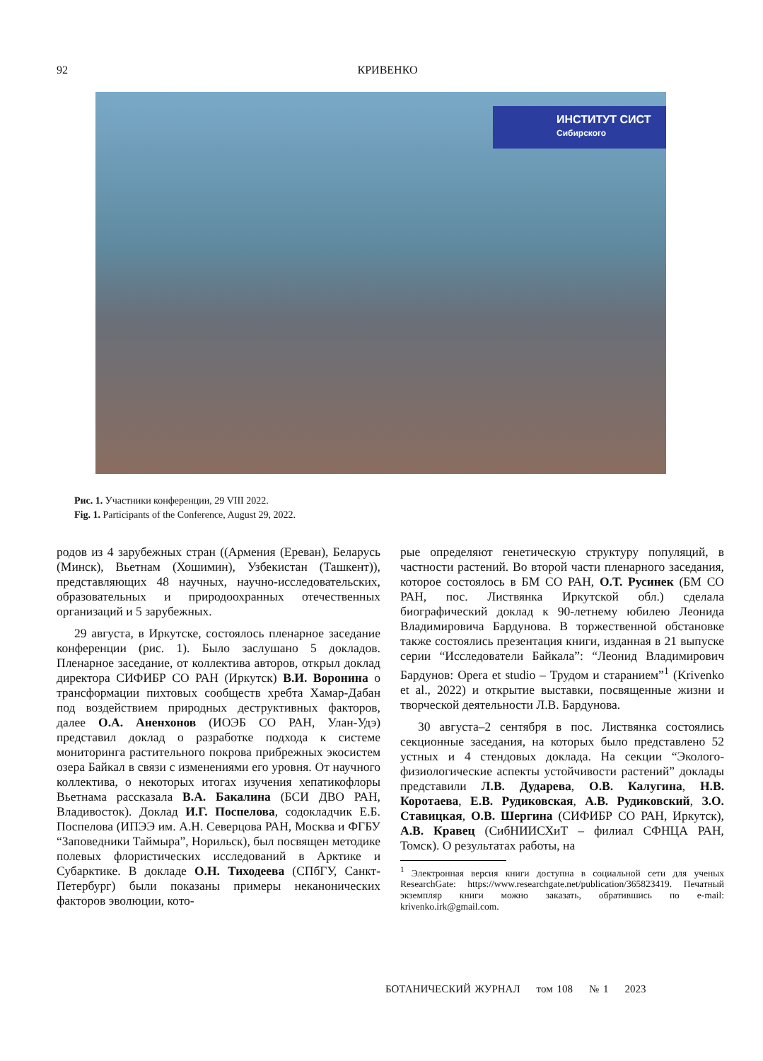92 КРИВЕНКО
ИНСТИТУТ СИСТ
Сибирского
Рис. 1. Участники конференции, 29 VIII 2022.
Fig. 1. Participants of the Conference, August 29, 2022.
родов из 4 зарубежных стран ((Армения (Ереван), Беларусь (Минск), Вьетнам (Хошимин), Узбекистан (Ташкент)), представляющих 48 научных, научно-исследовательских, образовательных и природоохранных отечественных организаций и 5 зарубежных.
29 августа, в Иркутске, состоялось пленарное заседание конференции (рис. 1). Было заслушано 5 докладов. Пленарное заседание, от коллектива авторов, открыл доклад директора СИФИБР СО РАН (Иркутск) В.И. Воронина о трансформации пихтовых сообществ хребта Хамар-Дабан под воздействием природных деструктивных факторов, далее О.А. Аненхонов (ИОЭБ СО РАН, Улан-Удэ) представил доклад о разработке подхода к системе мониторинга растительного покрова прибрежных экосистем озера Байкал в связи с изменениями его уровня. От научного коллектива, о некоторых итогах изучения хепатикофлоры Вьетнама рассказала В.А. Бакалина (БСИ ДВО РАН, Владивосток). Доклад И.Г. Поспелова, содокладчик Е.Б. Поспелова (ИПЭЭ им. А.Н. Северцова РАН, Москва и ФГБУ “Заповедники Таймыра”, Норильск), был посвящен методике полевых флористических исследований в Арктике и Субарктике. В докладе О.Н. Тиходеева (СПбГУ, Санкт-Петербург) были показаны примеры неканонических факторов эволюции, кото-
рые определяют генетическую структуру популяций, в частности растений. Во второй части пленарного заседания, которое состоялось в БМ СО РАН, О.Т. Русинек (БМ СО РАН, пос. Листвянка Иркутской обл.) сделала биографический доклад к 90-летнему юбилею Леонида Владимировича Бардунова. В торжественной обстановке также состоялись презентация книги, изданная в 21 выпуске серии “Исследователи Байкала”: “Леонид Владимирович Бардунов: Opera et studio – Трудом и старанием”<sup>1</sup> (Krivenko et al., 2022) и открытие выставки, посвященные жизни и творческой деятельности Л.В. Бардунова.
30 августа–2 сентября в пос. Листвянка состоялись секционные заседания, на которых было представлено 52 устных и 4 стендовых доклада. На секции “Эколого-физиологические аспекты устойчивости растений” доклады представили Л.В. Дударева, О.В. Калугина, Н.В. Коротаева, Е.В. Рудиковская, А.В. Рудиковский, З.О. Ставицкая, О.В. Шергина (СИФИБР СО РАН, Иркутск), А.В. Кравец (СибНИИСХиТ – филиал СФНЦА РАН, Томск). О результатах работы, на
<sup>1</sup> Электронная версия книги доступна в социальной сети для ученых ResearchGate: https://www.researchgate.net/publication/365823419. Печатный экземпляр книги можно заказать, обратившись по e-mail: krivenko.irk@gmail.com.
БОТАНИЧЕСКИЙ ЖУРНАЛ том 108 № 1 2023